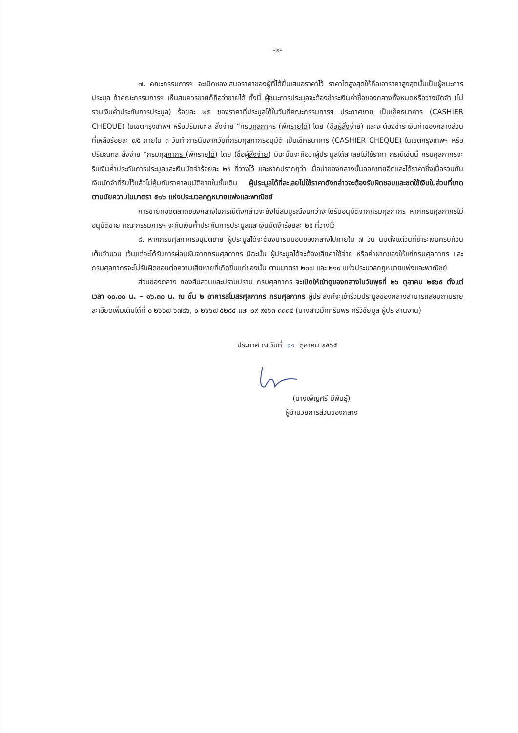-๒-
๗. คณะกรรมการฯ จะเปิดซองเสนอราคาของผู้ที่ได้ยื่นเสนอราคาไว้ ราคาใดสูงสุดให้ถือเอาราคาสูงสุดนั้นเป็นผู้ชนะการประมูล ถ้าคณะกรรมการฯ เห็นสมควรขายก็ถือว่าขายได้ ทั้งนี้ ผู้ชนะการประมูลจะต้องชำระเงินค่าซื้อของกลางทั้งหมดหรือวางมัดจำ (ไม่รวมเงินค้ำประกันการประมูล) ร้อยละ ๒๕ ของราคาที่ประมูลได้ในวันที่คณะกรรมการฯ ประกาศขาย เป็นเช็คธนาคาร (CASHIER CHEQUE) ในเขตกรุงเทพฯ หรือปริมณฑล สั่งจ่าย “กรมศุลกากร (พักรายได้) โดย (ชื่อผู้สั่งจ่าย) และจะต้องชำระเงินค่าของกลางส่วนที่เหลือร้อยละ ๗๕ ภายใน ๓ วันทำการนับจากวันที่กรมศุลกากรอนุมัติ เป็นเช็คธนาคาร (CASHIER CHEQUE) ในเขตกรุงเทพฯ หรือปริมณฑล สั่งจ่าย “กรมศุลกากร (พักรายได้) โดย (ชื่อผู้สั่งจ่าย) มิฉะนั้นจะถือว่าผู้ประมูลได้ละเลยไม่ใช้ราคา กรณีเช่นนี้ กรมศุลกากรจะริบเงินค้ำประกันการประมูลและเงินมัดจำร้อยละ ๒๕ ที่วางไว้ และหากปรากฏว่า เมื่อนำของกลางนั้นออกขายอีกและได้ราคาซึ่งเมื่อรวมกับเงินมัดจำที่ริบไว้แล้วไม่คุ้มกับราคาอนุมัติขายในชั้นเดิม ผู้ประมูลได้ที่ละเลยไม่ใช้ราคาดังกล่าวจะต้องรับผิดชอบและชดใช้เงินในส่วนที่ขาดตามนัยความในมาตรา ๕๑๖ แห่งประมวลกฎหมายแพ่งและพาณิชย์
การขายทอดตลาดของกลางในกรณีดังกล่าวจะยังไม่สมบูรณ์จนกว่าจะได้รับอนุมัติจากกรมศุลกากร หากกรมศุลกากรไม่อนุมัติขาย คณะกรรมการฯ จะคืนเงินค้ำประกันการประมูลและเงินมัดจำร้อยละ ๒๕ ที่วางไว้
๘. หากกรมศุลกากรอนุมัติขาย ผู้ประมูลได้จะต้องมารับมอบของกลางไปภายใน ๗ วัน นับตั้งแต่วันที่ชำระเงินครบถ้วนเต็มจำนวน เว้นแต่จะได้รับการผ่อนผันจากกรมศุลกากร มิฉะนั้น ผู้ประมูลได้จะต้องเสียค่าใช้จ่าย หรือค่าฝากของให้แก่กรมศุลกากร และกรมศุลกากรจะไม่รับผิดชอบต่อความเสียหายที่เกิดขึ้นแก่ของนั้น ตามมาตรา ๒๐๗ และ ๒๑๙ แห่งประมวลกฎหมายแพ่งและพาณิชย์
ส่วนของกลาง กองสืบสวนและปราบปราม กรมศุลกากร จะเปิดให้เข้าดูของกลางในวันพุธที่ ๒๖ ตุลาคม ๒๕๖๕ ตั้งแต่เวลา ๑๐.๐๐ น. – ๑๖.๓๐ น. ณ ชั้น ๒ อาคารสโมสรศุลกากร กรมศุลกากร ผู้ประสงค์จะเข้าร่วมประมูลของกลางสามารถสอบถามรายละเอียดเพิ่มเติมได้ที่ ๐ ๒๖๖๗ ๖๗๘๖, ๐ ๒๖๖๗ ๕๒๘๔ และ ๐๙ ๙๑๖๓ ๓๓๓๔ (นางสาวมัคครินพร ศรีวิชัยมูล ผู้ประสานงาน)
ประกาศ ณ วันที่ ๑๑ ตุลาคม ๒๕๖๕
(นางเพ็ญศรี มีพันธุ์)
ผู้อำนวยการส่วนของกลาง